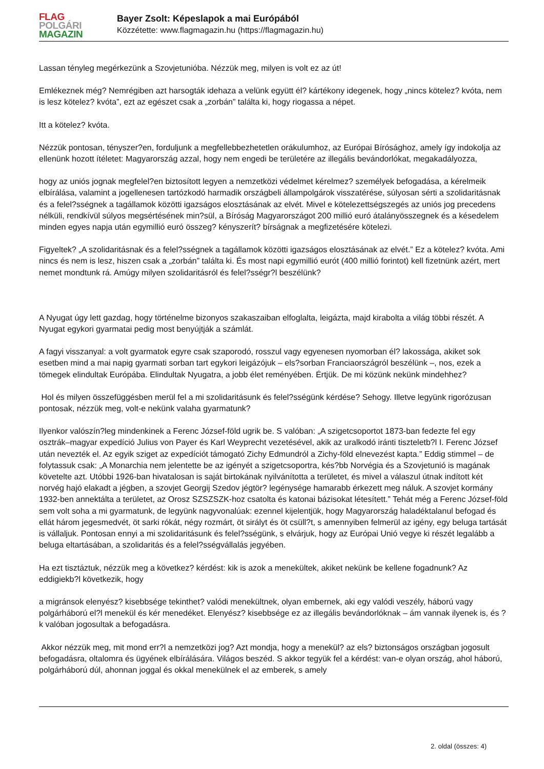FLAG
POLGÁRI
MAGAZIN
Bayer Zsolt: Képeslapok a mai Európából
Közzétette: www.flagmagazin.hu (https://flagmagazin.hu)
Lassan tényleg megérkezünk a Szovjetunióba. Nézzük meg, milyen is volt ez az út!
Emlékeznek még? Nemrégiben azt harsogták idehaza a velünk együtt él? kártékony idegenek, hogy „nincs kötelez? kvóta, nem is lesz kötelez? kvóta”, ezt az egészet csak a „zorbán” találta ki, hogy riogassa a népet.
Itt a kötelez? kvóta.
Nézzük pontosan, tényszer?en, forduljunk a megfellebbezhetetlen orákulumhoz, az Európai Bírósághoz, amely így indokolja az ellenünk hozott ítéletet: Magyarország azzal, hogy nem engedi be területére az illegális bevándorlókat, megakadályozza,
hogy az uniós jognak megfelel?en biztosított legyen a nemzetközi védelmet kérelmez? személyek befogadása, a kérelmeik elbírálása, valamint a jogellenesen tartózkodó harmadik országbeli állampolgárok visszatérése, súlyosan sérti a szolidaritásnak és a felel?sségnek a tagállamok közötti igazságos elosztásának az elvét. Mivel e kötelezettségszegés az uniós jog precedens nélküli, rendkívül súlyos megsértésének min?sül, a Bíróság Magyarországot 200 millió euró átalányösszegnek és a késedelem minden egyes napja után egymillió euró összeg? kényszerít? bírságnak a megfizetésére kötelezi.
Figyeltek? „A szolidaritásnak és a felel?sségnek a tagállamok közötti igazságos elosztásának az elvét.” Ez a kötelez? kvóta. Ami nincs és nem is lesz, hiszen csak a „zorbán” találta ki. És most napi egymillió eurót (400 millió forintot) kell fizetnünk azért, mert nemet mondtunk rá. Amúgy milyen szolidaritásról és felel?sségr?l beszélünk?
A Nyugat úgy lett gazdag, hogy történelme bizonyos szakaszaiban elfoglalta, leigázta, majd kirabolta a világ többi részét. A Nyugat egykori gyarmatai pedig most benyújtják a számlát.
A fagyi visszanyal: a volt gyarmatok egyre csak szaporodó, rosszul vagy egyenesen nyomorban él? lakossága, akiket sok esetben mind a mai napig gyarmati sorban tart egykori leigázójuk – els?sorban Franciaországról beszélünk –, nos, ezek a tömegek elindultak Európába. Elindultak Nyugatra, a jobb élet reményében. Értjük. De mi közünk nekünk mindehhez?
Hol és milyen összefüggésben merül fel a mi szolidaritásunk és felel?sségünk kérdése? Sehogy. Illetve legyünk rigorózusan pontosak, nézzük meg, volt-e nekünk valaha gyarmatunk?
Ilyenkor valószín?leg mindenkinek a Ferenc József-föld ugrik be. S valóban: „A szigetcsoportot 1873-ban fedezte fel egy osztrák–magyar expedíció Julius von Payer és Karl Weyprecht vezetésével, akik az uralkodó iránti tiszteletb?l I. Ferenc József után nevezték el. Az egyik sziget az expedíciót támogató Zichy Edmundról a Zichy-föld elnevezést kapta.” Eddig stimmel – de folytassuk csak: „A Monarchia nem jelentette be az igényét a szigetcsoportra, kés?bb Norvégia és a Szovjetunió is magának követelte azt. Utóbbi 1926-ban hivatalosan is saját birtokának nyilvánította a területet, és mivel a válaszul útnak indított két norvég hajó elakadt a jégben, a szovjet Georgij Szedov jégtör? legénysége hamarabb érkezett meg náluk. A szovjet kormány 1932-ben annektálta a területet, az Orosz SZSZSZK-hoz csatolta és katonai bázisokat létesített.” Tehát még a Ferenc József-föld sem volt soha a mi gyarmatunk, de legyünk nagyvonalúak: ezennel kijelentjük, hogy Magyarország haladéktalanul befogad és ellát három jegesmedvét, öt sarki rókát, négy rozmárt, öt sirályt és öt csüll?t, s amennyiben felmerül az igény, egy beluga tartását is vállaljuk. Pontosan ennyi a mi szolidaritásunk és felel?sségünk, s elvárjuk, hogy az Európai Unió vegye ki részét legalább a beluga eltartásában, a szolidaritás és a felel?sségvállalás jegyében.
Ha ezt tisztáztuk, nézzük meg a következ? kérdést: kik is azok a menekültek, akiket nekünk be kellene fogadnunk? Az eddigiekb?l következik, hogy
a migránsok elenyész? kisebbsége tekinthet? valódi menekültnek, olyan embernek, aki egy valódi veszély, háború vagy polgárháború el?l menekül és kér menedéket. Elenyész? kisebbsége ez az illegális bevándorlóknak – ám vannak ilyenek is, és ?k valóban jogosultak a befogadásra.
Akkor nézzük meg, mit mond err?l a nemzetközi jog? Azt mondja, hogy a menekül? az els? biztonságos országban jogosult befogadásra, oltalomra és ügyének elbírálására. Világos beszéd. S akkor tegyük fel a kérdést: van-e olyan ország, ahol háború, polgárháború dúl, ahonnan joggal és okkal menekülnek el az emberek, s amely
2. oldal (összes: 4)